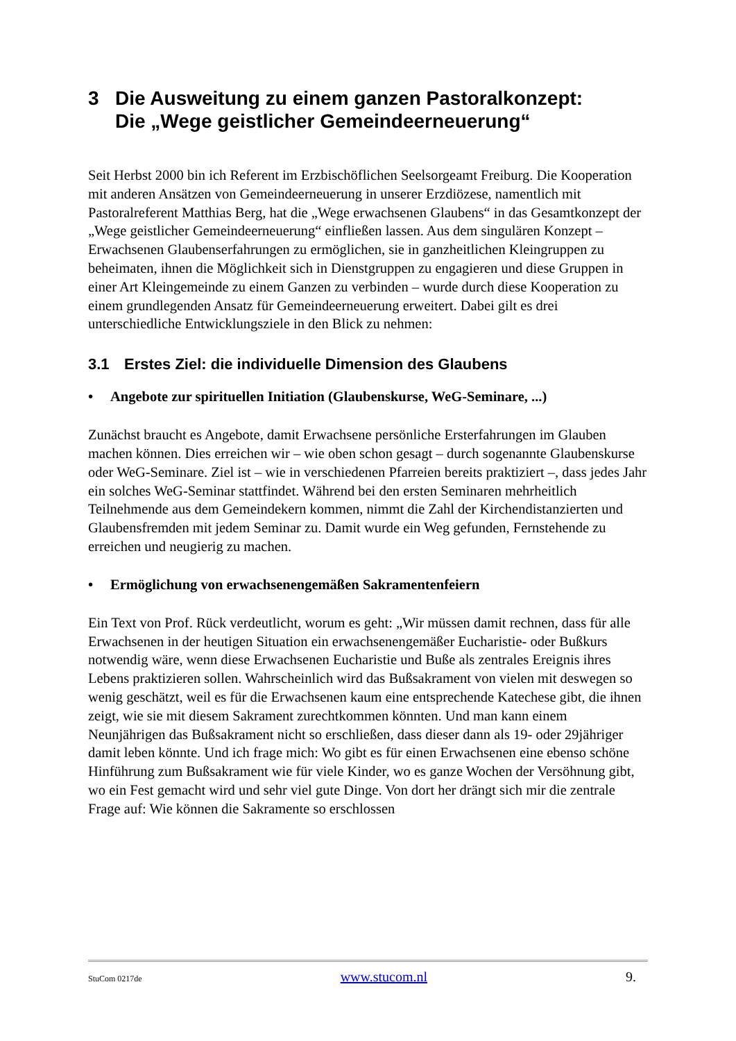3 Die Ausweitung zu einem ganzen Pastoralkonzept:
Die „Wege geistlicher Gemeindeerneuerung“
Seit Herbst 2000 bin ich Referent im Erzbischöflichen Seelsorgeamt Freiburg. Die Kooperation mit anderen Ansätzen von Gemeindeerneuerung in unserer Erzdiözese, namentlich mit Pastoralreferent Matthias Berg, hat die „Wege erwachsenen Glaubens“ in das Gesamtkonzept der „Wege geistlicher Gemeindeerneuerung“ einfließen lassen. Aus dem singulären Konzept – Erwachsenen Glaubenserfahrungen zu ermöglichen, sie in ganzheitlichen Kleingruppen zu beheimaten, ihnen die Möglichkeit sich in Dienstgruppen zu engagieren und diese Gruppen in einer Art Kleingemeinde zu einem Ganzen zu verbinden – wurde durch diese Kooperation zu einem grundlegenden Ansatz für Gemeindeerneuerung erweitert. Dabei gilt es drei unterschiedliche Entwicklungsziele in den Blick zu nehmen:
3.1 Erstes Ziel: die individuelle Dimension des Glaubens
• Angebote zur spirituellen Initiation (Glaubenskurse, WeG-Seminare, ...)
Zunächst braucht es Angebote, damit Erwachsene persönliche Ersterfahrungen im Glauben machen können. Dies erreichen wir – wie oben schon gesagt – durch sogenannte Glaubenskurse oder WeG-Seminare. Ziel ist – wie in verschiedenen Pfarreien bereits praktiziert –, dass jedes Jahr ein solches WeG-Seminar stattfindet. Während bei den ersten Seminaren mehrheitlich Teilnehmende aus dem Gemeindekern kommen, nimmt die Zahl der Kirchendistanzierten und Glaubensfremden mit jedem Seminar zu. Damit wurde ein Weg gefunden, Fernstehende zu erreichen und neugierig zu machen.
• Ermöglichung von erwachsenengemäßen Sakramentenfeiern
Ein Text von Prof. Rück verdeutlicht, worum es geht: „Wir müssen damit rechnen, dass für alle Erwachsenen in der heutigen Situation ein erwachsenengemäßer Eucharistie- oder Bußkurs notwendig wäre, wenn diese Erwachsenen Eucharistie und Buße als zentrales Ereignis ihres Lebens praktizieren sollen. Wahrscheinlich wird das Bußsakrament von vielen mit deswegen so wenig geschätzt, weil es für die Erwachsenen kaum eine entsprechende Katechese gibt, die ihnen zeigt, wie sie mit diesem Sakrament zurechtkommen könnten. Und man kann einem Neunjährigen das Bußsakrament nicht so erschließen, dass dieser dann als 19- oder 29jähriger damit leben könnte. Und ich frage mich: Wo gibt es für einen Erwachsenen eine ebenso schöne Hinführung zum Bußsakrament wie für viele Kinder, wo es ganze Wochen der Versöhnung gibt, wo ein Fest gemacht wird und sehr viel gute Dinge. Von dort her drängt sich mir die zentrale Frage auf: Wie können die Sakramente so erschlossen
StuCom 0217de www.stucom.nl 9.